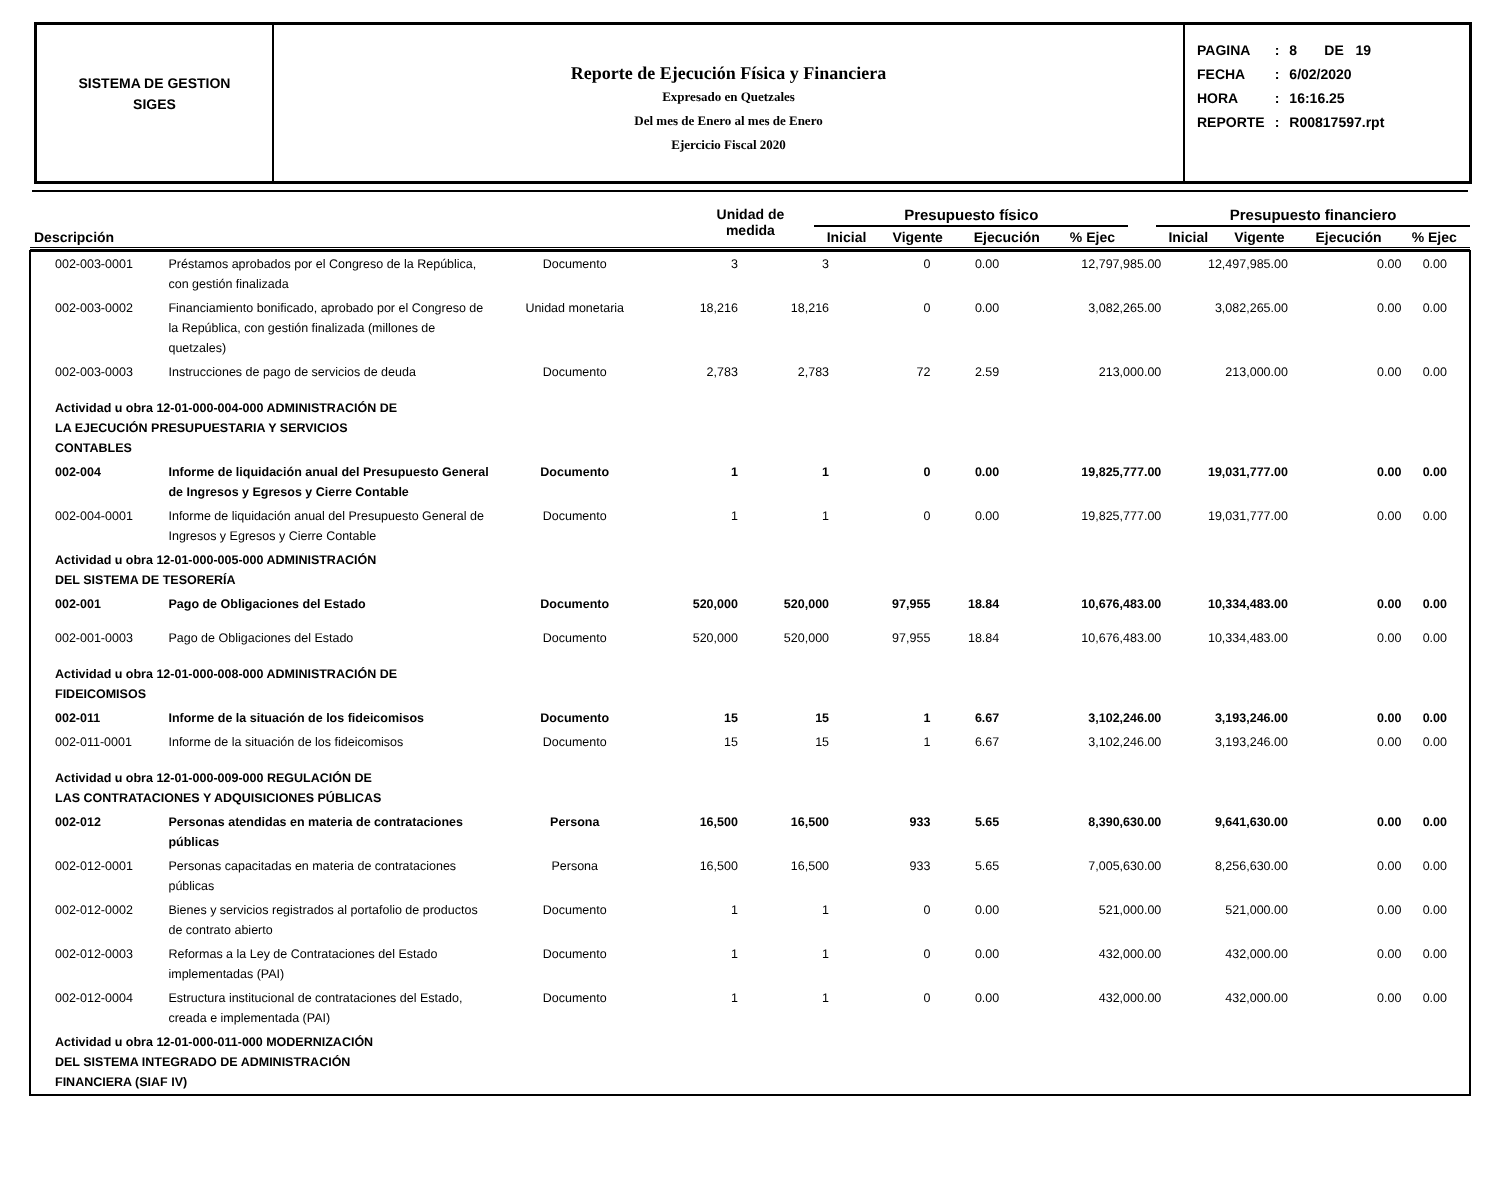SISTEMA DE GESTION
SIGES
Reporte de Ejecución Física y Financiera
Expresado en Quetzales
Del mes de Enero al mes de Enero
Ejercicio Fiscal 2020
| PAGINA | : | 8 DE 19 |
| FECHA | : | 6/02/2020 |
| HORA | : | 16:16.25 |
| REPORTE | : | R00817597.rpt |
| Descripción | Unidad de medida | Presupuesto físico | | | | | Presupuesto financiero | | | |
| --- | --- | --- | --- | --- | --- | --- | --- | --- | --- | --- |
| | | Inicial | Vigente | Ejecución | % Ejec | | Inicial | Vigente | Ejecución | % Ejec |
| 002-003-0001 | Préstamos aprobados por el Congreso de la República, con gestión finalizada | Documento | 3 | 3 | 0 | 0.00 | 12,797,985.00 | 12,497,985.00 | 0.00 | 0.00 |
| 002-003-0002 | Financiamiento bonificado, aprobado por el Congreso de la República, con gestión finalizada (millones de quetzales) | Unidad monetaria | 18,216 | 18,216 | 0 | 0.00 | 3,082,265.00 | 3,082,265.00 | 0.00 | 0.00 |
| 002-003-0003 | Instrucciones de pago de servicios de deuda | Documento | 2,783 | 2,783 | 72 | 2.59 | 213,000.00 | 213,000.00 | 0.00 | 0.00 |
| Actividad u obra 12-01-000-004-000 ADMINISTRACIÓN DE LA EJECUCIÓN PRESUPUESTARIA Y SERVICIOS CONTABLES | | | | | | | | | | |
| 002-004 | Informe de liquidación anual del Presupuesto General de Ingresos y Egresos y Cierre Contable | Documento | 1 | 1 | 0 | 0.00 | 19,825,777.00 | 19,031,777.00 | 0.00 | 0.00 |
| 002-004-0001 | Informe de liquidación anual del Presupuesto General de Ingresos y Egresos y Cierre Contable | Documento | 1 | 1 | 0 | 0.00 | 19,825,777.00 | 19,031,777.00 | 0.00 | 0.00 |
| Actividad u obra 12-01-000-005-000 ADMINISTRACIÓN DEL SISTEMA DE TESORERÍA | | | | | | | | | | |
| 002-001 | Pago de Obligaciones del Estado | Documento | 520,000 | 520,000 | 97,955 | 18.84 | 10,676,483.00 | 10,334,483.00 | 0.00 | 0.00 |
| 002-001-0003 | Pago de Obligaciones del Estado | Documento | 520,000 | 520,000 | 97,955 | 18.84 | 10,676,483.00 | 10,334,483.00 | 0.00 | 0.00 |
| Actividad u obra 12-01-000-008-000 ADMINISTRACIÓN DE FIDEICOMISOS | | | | | | | | | | |
| 002-011 | Informe de la situación de los fideicomisos | Documento | 15 | 15 | 1 | 6.67 | 3,102,246.00 | 3,193,246.00 | 0.00 | 0.00 |
| 002-011-0001 | Informe de la situación de los fideicomisos | Documento | 15 | 15 | 1 | 6.67 | 3,102,246.00 | 3,193,246.00 | 0.00 | 0.00 |
| Actividad u obra 12-01-000-009-000 REGULACIÓN DE LAS CONTRATACIONES Y ADQUISICIONES PÚBLICAS | | | | | | | | | | |
| 002-012 | Personas atendidas en materia de contrataciones públicas | Persona | 16,500 | 16,500 | 933 | 5.65 | 8,390,630.00 | 9,641,630.00 | 0.00 | 0.00 |
| 002-012-0001 | Personas capacitadas en materia de contrataciones públicas | Persona | 16,500 | 16,500 | 933 | 5.65 | 7,005,630.00 | 8,256,630.00 | 0.00 | 0.00 |
| 002-012-0002 | Bienes y servicios registrados al portafolio de productos de contrato abierto | Documento | 1 | 1 | 0 | 0.00 | 521,000.00 | 521,000.00 | 0.00 | 0.00 |
| 002-012-0003 | Reformas a la Ley de Contrataciones del Estado implementadas (PAI) | Documento | 1 | 1 | 0 | 0.00 | 432,000.00 | 432,000.00 | 0.00 | 0.00 |
| 002-012-0004 | Estructura institucional de contrataciones del Estado, creada e implementada (PAI) | Documento | 1 | 1 | 0 | 0.00 | 432,000.00 | 432,000.00 | 0.00 | 0.00 |
| Actividad u obra 12-01-000-011-000 MODERNIZACIÓN DEL SISTEMA INTEGRADO DE ADMINISTRACIÓN FINANCIERA (SIAF IV) | | | | | | | | | | |